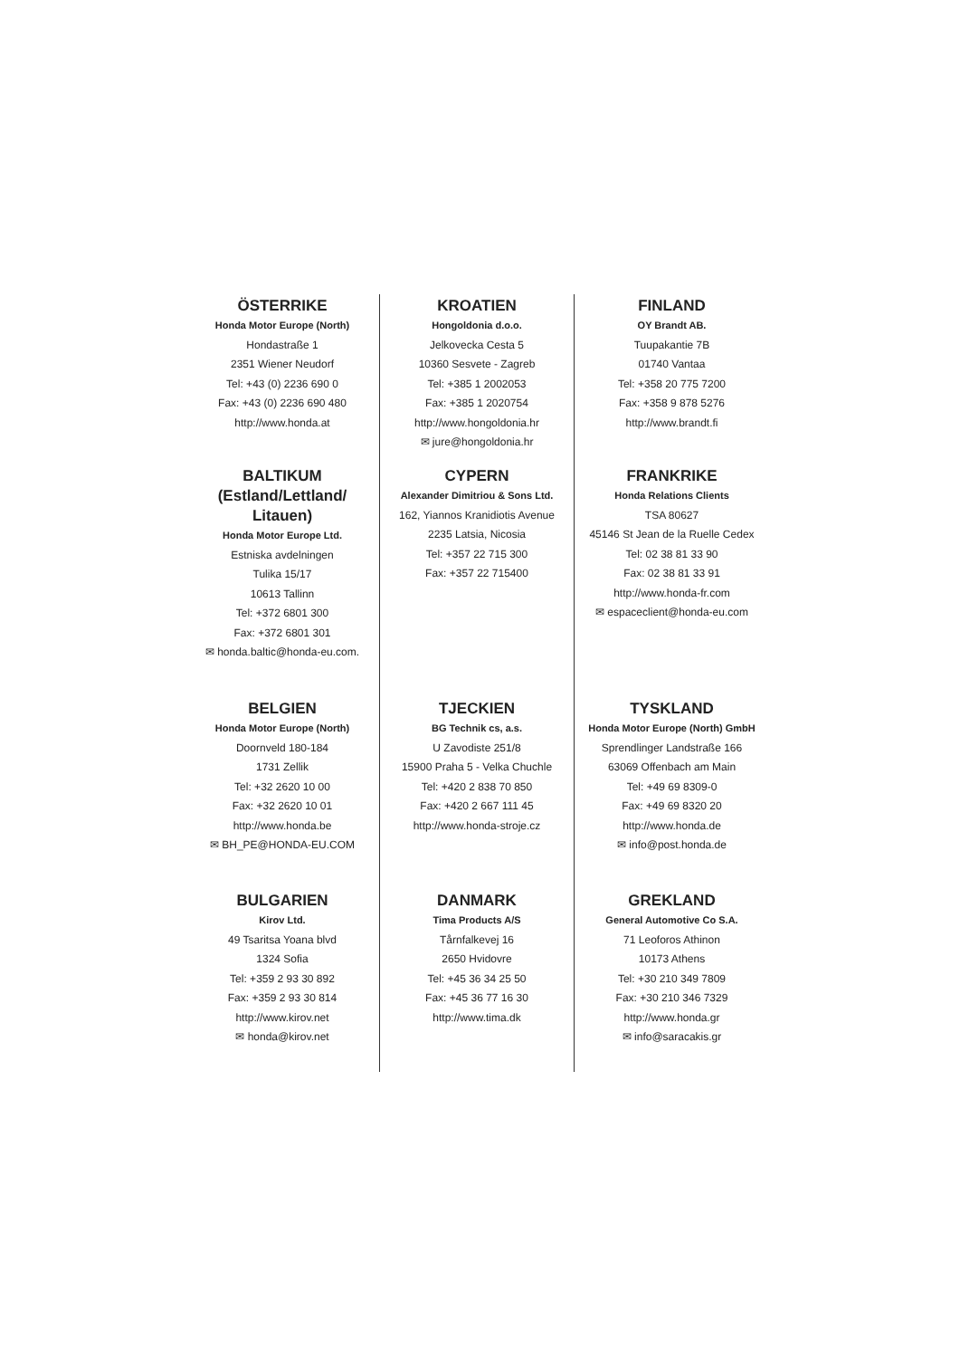ÖSTERRIKE
Honda Motor Europe (North)
Hondastraße 1
2351 Wiener Neudorf
Tel: +43 (0) 2236 690 0
Fax: +43 (0) 2236 690 480
http://www.honda.at
KROATIEN
Hongoldonia d.o.o.
Jelkovecka Cesta 5
10360 Sesvete - Zagreb
Tel: +385 1 2002053
Fax: +385 1 2020754
http://www.hongoldonia.hr
✉ jure@hongoldonia.hr
FINLAND
OY Brandt AB.
Tuupakantie 7B
01740 Vantaa
Tel: +358 20 775 7200
Fax: +358 9 878 5276
http://www.brandt.fi
BALTIKUM
(Estland/Lettland/
Litauen)
Honda Motor Europe Ltd.
Estniska avdelningen
Tulika 15/17
10613 Tallinn
Tel: +372 6801 300
Fax: +372 6801 301
✉ honda.baltic@honda-eu.com.
CYPERN
Alexander Dimitriou & Sons Ltd.
162, Yiannos Kranidiotis Avenue
2235 Latsia, Nicosia
Tel: +357 22 715 300
Fax: +357 22 715400
FRANKRIKE
Honda Relations Clients
TSA 80627
45146 St Jean de la Ruelle Cedex
Tel: 02 38 81 33 90
Fax: 02 38 81 33 91
http://www.honda-fr.com
✉ espaceclient@honda-eu.com
BELGIEN
Honda Motor Europe (North)
Doornveld 180-184
1731 Zellik
Tel: +32 2620 10 00
Fax: +32 2620 10 01
http://www.honda.be
✉ BH_PE@HONDA-EU.COM
TJECKIEN
BG Technik cs, a.s.
U Zavodiste 251/8
15900 Praha 5 - Velka Chuchle
Tel: +420 2 838 70 850
Fax: +420 2 667 111 45
http://www.honda-stroje.cz
TYSKLAND
Honda Motor Europe (North) GmbH
Sprendlinger Landstraße 166
63069 Offenbach am Main
Tel: +49 69 8309-0
Fax: +49 69 8320 20
http://www.honda.de
✉ info@post.honda.de
BULGARIEN
Kirov Ltd.
49 Tsaritsa Yoana blvd
1324 Sofia
Tel: +359 2 93 30 892
Fax: +359 2 93 30 814
http://www.kirov.net
✉ honda@kirov.net
DANMARK
Tima Products A/S
Tårnfalkevej 16
2650 Hvidovre
Tel: +45 36 34 25 50
Fax: +45 36 77 16 30
http://www.tima.dk
GREKLAND
General Automotive Co S.A.
71 Leoforos Athinon
10173 Athens
Tel: +30 210 349 7809
Fax: +30 210 346 7329
http://www.honda.gr
✉ info@saracakis.gr